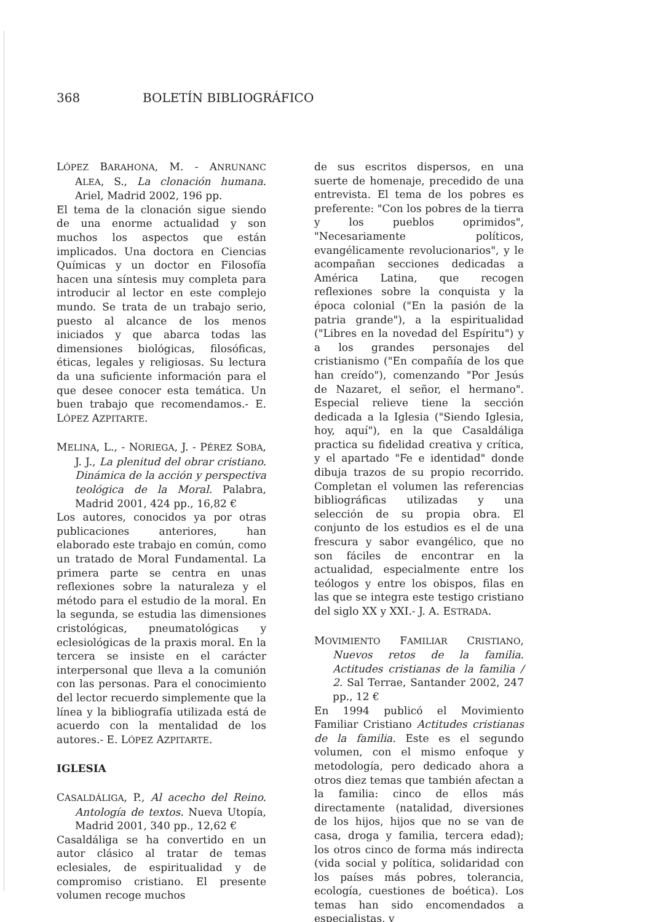368 BOLETÍN BIBLIOGRÁFICO
LÓPEZ BARAHONA, M. - ANRUNANC ALEA, S., La clonación humana. Ariel, Madrid 2002, 196 pp.
El tema de la clonación sigue siendo de una enorme actualidad y son muchos los aspectos que están implicados. Una doctora en Ciencias Químicas y un doctor en Filosofía hacen una síntesis muy completa para introducir al lector en este complejo mundo. Se trata de un trabajo serio, puesto al alcance de los menos iniciados y que abarca todas las dimensiones biológicas, filosóficas, éticas, legales y religiosas. Su lectura da una suficiente información para el que desee conocer esta temática. Un buen trabajo que recomendamos.- E. LÓPEZ AZPITARTE.
MELINA, L., - NORIEGA, J. - PÉREZ SOBA, J. J., La plenitud del obrar cristiano. Dinámica de la acción y perspectiva teológica de la Moral. Palabra, Madrid 2001, 424 pp., 16,82 €
Los autores, conocidos ya por otras publicaciones anteriores, han elaborado este trabajo en común, como un tratado de Moral Fundamental. La primera parte se centra en unas reflexiones sobre la naturaleza y el método para el estudio de la moral. En la segunda, se estudia las dimensiones cristológicas, pneumatológicas y eclesiológicas de la praxis moral. En la tercera se insiste en el carácter interpersonal que lleva a la comunión con las personas. Para el conocimiento del lector recuerdo simplemente que la línea y la bibliografía utilizada está de acuerdo con la mentalidad de los autores.- E. LÓPEZ AZPITARTE.
IGLESIA
CASALDÁLIGA, P., Al acecho del Reino. Antología de textos. Nueva Utopía, Madrid 2001, 340 pp., 12,62 €
Casaldáliga se ha convertido en un autor clásico al tratar de temas eclesiales, de espiritualidad y de compromiso cristiano. El presente volumen recoge muchos
de sus escritos dispersos, en una suerte de homenaje, precedido de una entrevista. El tema de los pobres es preferente: "Con los pobres de la tierra y los pueblos oprimidos", "Necesariamente políticos, evangélicamente revolucionarios", y le acompañan secciones dedicadas a América Latina, que recogen reflexiones sobre la conquista y la época colonial ("En la pasión de la patria grande"), a la espiritualidad ("Libres en la novedad del Espíritu") y a los grandes personajes del cristianismo ("En compañía de los que han creído"), comenzando "Por Jesús de Nazaret, el señor, el hermano". Especial relieve tiene la sección dedicada a la Iglesia ("Siendo Iglesia, hoy, aquí"), en la que Casaldáliga practica su fidelidad creativa y crítica, y el apartado "Fe e identidad" donde dibuja trazos de su propio recorrido. Completan el volumen las referencias bibliográficas utilizadas y una selección de su propia obra. El conjunto de los estudios es el de una frescura y sabor evangélico, que no son fáciles de encontrar en la actualidad, especialmente entre los teólogos y entre los obispos, filas en las que se integra este testigo cristiano del siglo XX y XXI.- J. A. ESTRADA.
MOVIMIENTO FAMILIAR CRISTIANO, Nuevos retos de la familia. Actitudes cristianas de la familia / 2. Sal Terrae, Santander 2002, 247 pp., 12 €
En 1994 publicó el Movimiento Familiar Cristiano Actitudes cristianas de la familia. Este es el segundo volumen, con el mismo enfoque y metodología, pero dedicado ahora a otros diez temas que también afectan a la familia: cinco de ellos más directamente (natalidad, diversiones de los hijos, hijos que no se van de casa, droga y familia, tercera edad); los otros cinco de forma más indirecta (vida social y política, solidaridad con los países más pobres, tolerancia, ecología, cuestiones de boética). Los temas han sido encomendados a especialistas, y